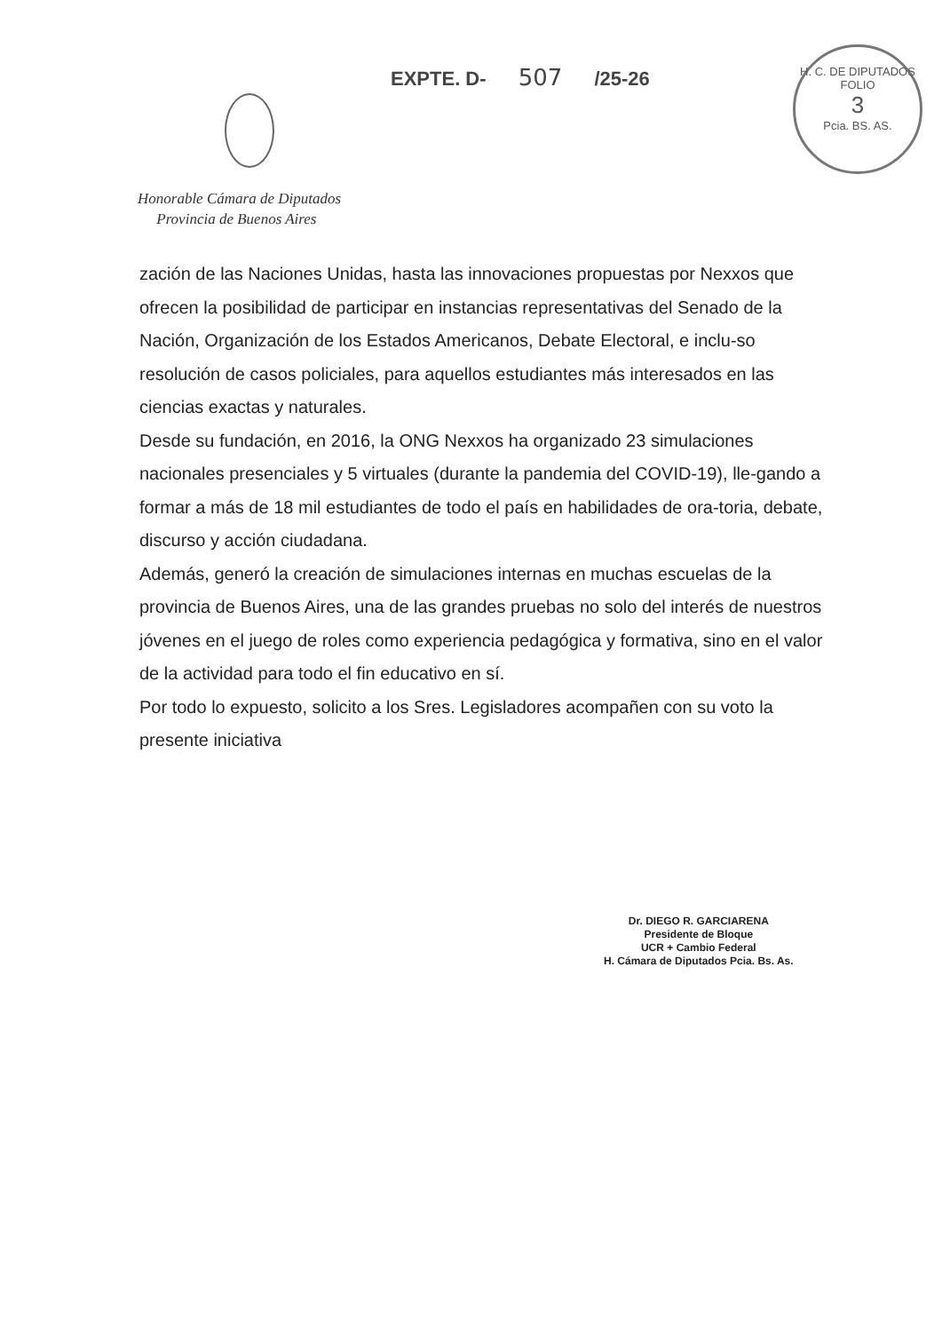EXPTE. D- 507 /25-26
H. C. DE DIPUTADOS
FOLIO
3
Pcia. BS. AS.
Honorable Cámara de Diputados
Provincia de Buenos Aires
zación de las Naciones Unidas, hasta las innovaciones propuestas por Nexxos que ofrecen la posibilidad de participar en instancias representativas del Senado de la Nación, Organización de los Estados Americanos, Debate Electoral, e inclu-so resolución de casos policiales, para aquellos estudiantes más interesados en las ciencias exactas y naturales.
Desde su fundación, en 2016, la ONG Nexxos ha organizado 23 simulaciones nacionales presenciales y 5 virtuales (durante la pandemia del COVID-19), lle-gando a formar a más de 18 mil estudiantes de todo el país en habilidades de ora-toria, debate, discurso y acción ciudadana.
Además, generó la creación de simulaciones internas en muchas escuelas de la provincia de Buenos Aires, una de las grandes pruebas no solo del interés de nuestros jóvenes en el juego de roles como experiencia pedagógica y formativa, sino en el valor de la actividad para todo el fin educativo en sí.
Por todo lo expuesto, solicito a los Sres. Legisladores acompañen con su voto la presente iniciativa
Dr. DIEGO R. GARCIARENA
Presidente de Bloque
UCR + Cambio Federal
H. Cámara de Diputados Pcia. Bs. As.